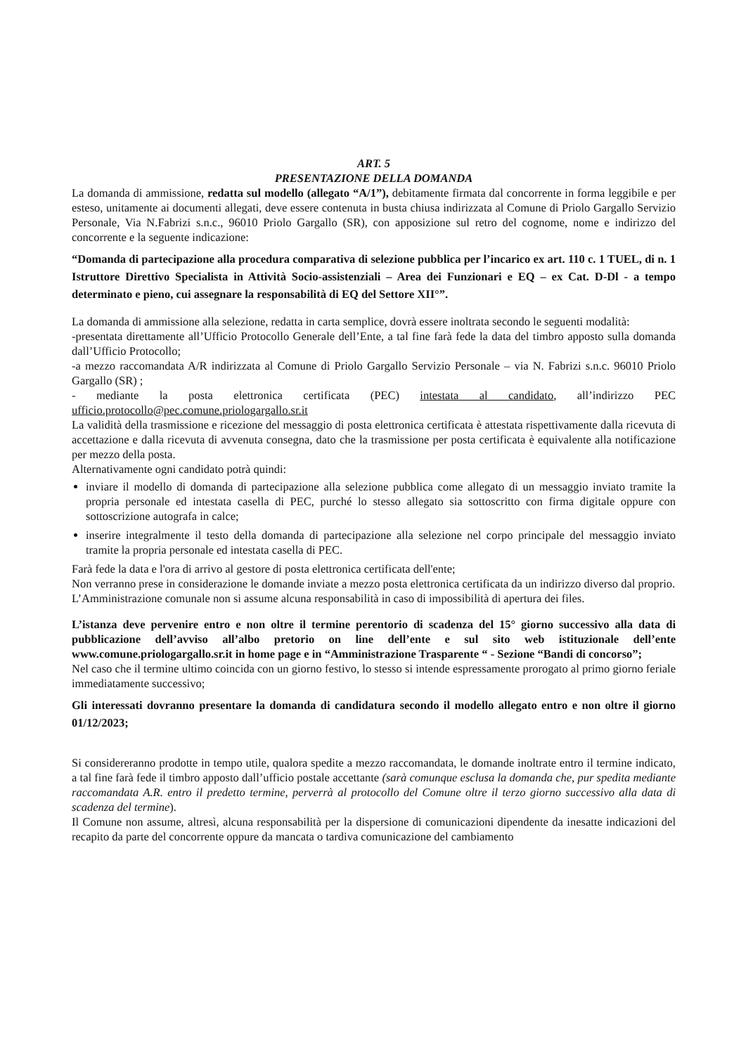ART. 5
PRESENTAZIONE DELLA DOMANDA
La domanda di ammissione, redatta sul modello (allegato “A/1”), debitamente firmata dal concorrente in forma leggibile e per esteso, unitamente ai documenti allegati, deve essere contenuta in busta chiusa indirizzata al Comune di Priolo Gargallo Servizio Personale, Via N.Fabrizi s.n.c., 96010 Priolo Gargallo (SR), con apposizione sul retro del cognome, nome e indirizzo del concorrente e la seguente indicazione:
“Domanda di partecipazione alla procedura comparativa di selezione pubblica per l’incarico ex art. 110 c. 1 TUEL, di n. 1 Istruttore Direttivo Specialista in Attività Socio-assistenziali – Area dei Funzionari e EQ – ex Cat. D-Dl - a tempo determinato e pieno, cui assegnare la responsabilità di EQ del Settore XII°”.
La domanda di ammissione alla selezione, redatta in carta semplice, dovrà essere inoltrata secondo le seguenti modalità:
-presentata direttamente all’Ufficio Protocollo Generale dell’Ente, a tal fine farà fede la data del timbro apposto sulla domanda dall’Ufficio Protocollo;
-a mezzo raccomandata A/R indirizzata al Comune di Priolo Gargallo Servizio Personale – via N. Fabrizi s.n.c. 96010 Priolo Gargallo (SR) ;
- mediante la posta elettronica certificata (PEC) intestata al candidato, all’indirizzo PEC ufficio.protocollo@pec.comune.priologargallo.sr.it
La validità della trasmissione e ricezione del messaggio di posta elettronica certificata è attestata rispettivamente dalla ricevuta di accettazione e dalla ricevuta di avvenuta consegna, dato che la trasmissione per posta certificata è equivalente alla notificazione per mezzo della posta.
Alternativamente ogni candidato potrà quindi:
inviare il modello di domanda di partecipazione alla selezione pubblica come allegato di un messaggio inviato tramite la propria personale ed intestata casella di PEC, purché lo stesso allegato sia sottoscritto con firma digitale oppure con sottoscrizione autografa in calce;
inserire integralmente il testo della domanda di partecipazione alla selezione nel corpo principale del messaggio inviato tramite la propria personale ed intestata casella di PEC.
Farà fede la data e l'ora di arrivo al gestore di posta elettronica certificata dell'ente;
Non verranno prese in considerazione le domande inviate a mezzo posta elettronica certificata da un indirizzo diverso dal proprio.
L’Amministrazione comunale non si assume alcuna responsabilità in caso di impossibilità di apertura dei files.
L’istanza deve pervenire entro e non oltre il termine perentorio di scadenza del 15° giorno successivo alla data di pubblicazione dell’avviso all’albo pretorio on line dell’ente e sul sito web istituzionale dell’ente www.comune.priologargallo.sr.it in home page e in “Amministrazione Trasparente “ - Sezione “Bandi di concorso”;
Nel caso che il termine ultimo coincida con un giorno festivo, lo stesso si intende espressamente prorogato al primo giorno feriale immediatamente successivo;
Gli interessati dovranno presentare la domanda di candidatura secondo il modello allegato entro e non oltre il giorno 01/12/2023;
Si considereranno prodotte in tempo utile, qualora spedite a mezzo raccomandata, le domande inoltrate entro il termine indicato, a tal fine farà fede il timbro apposto dall’ufficio postale accettante (sarà comunque esclusa la domanda che, pur spedita mediante raccomandata A.R. entro il predetto termine, perverrà al protocollo del Comune oltre il terzo giorno successivo alla data di scadenza del termine).
Il Comune non assume, altresì, alcuna responsabilità per la dispersione di comunicazioni dipendente da inesatte indicazioni del recapito da parte del concorrente oppure da mancata o tardiva comunicazione del cambiamento